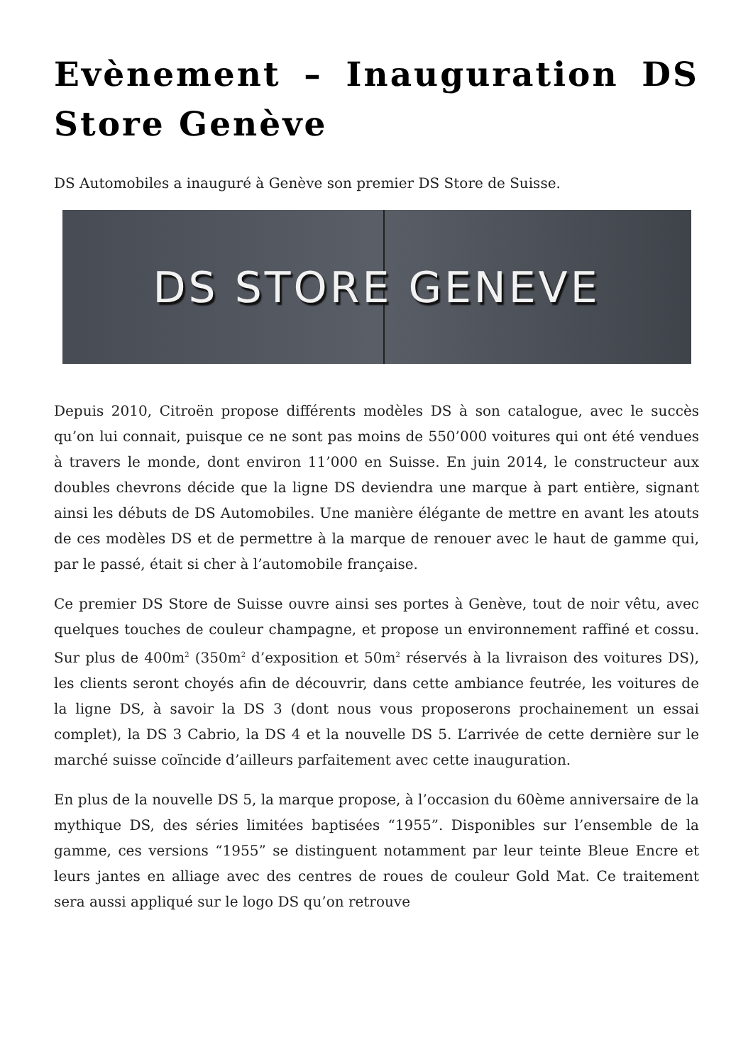Evènement – Inauguration DS Store Genève
DS Automobiles a inauguré à Genève son premier DS Store de Suisse.
DS STORE GENEVE
Depuis 2010, Citroën propose différents modèles DS à son catalogue, avec le succès qu’on lui connait, puisque ce ne sont pas moins de 550’000 voitures qui ont été vendues à travers le monde, dont environ 11’000 en Suisse. En juin 2014, le constructeur aux doubles chevrons décide que la ligne DS deviendra une marque à part entière, signant ainsi les débuts de DS Automobiles. Une manière élégante de mettre en avant les atouts de ces modèles DS et de permettre à la marque de renouer avec le haut de gamme qui, par le passé, était si cher à l’automobile française.
Ce premier DS Store de Suisse ouvre ainsi ses portes à Genève, tout de noir vêtu, avec quelques touches de couleur champagne, et propose un environnement raffiné et cossu. Sur plus de 400m<sup>2</sup> (350m<sup>2</sup> d’exposition et 50m<sup>2</sup> réservés à la livraison des voitures DS), les clients seront choyés afin de découvrir, dans cette ambiance feutrée, les voitures de la ligne DS, à savoir la DS 3 (dont nous vous proposerons prochainement un essai complet), la DS 3 Cabrio, la DS 4 et la nouvelle DS 5. L’arrivée de cette dernière sur le marché suisse coïncide d’ailleurs parfaitement avec cette inauguration.
En plus de la nouvelle DS 5, la marque propose, à l’occasion du 60ème anniversaire de la mythique DS, des séries limitées baptisées “1955”. Disponibles sur l’ensemble de la gamme, ces versions “1955” se distinguent notamment par leur teinte Bleue Encre et leurs jantes en alliage avec des centres de roues de couleur Gold Mat. Ce traitement sera aussi appliqué sur le logo DS qu’on retrouve